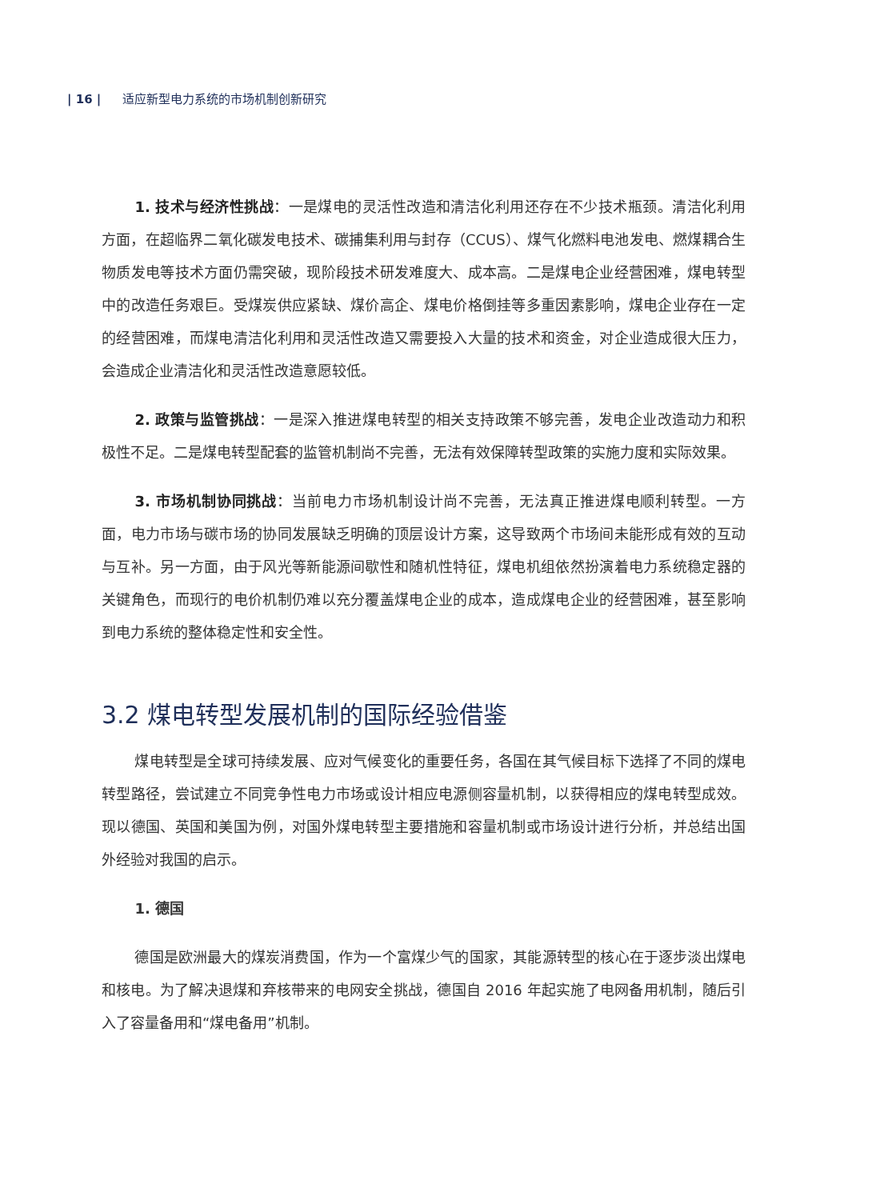| 16 | 适应新型电力系统的市场机制创新研究
1. 技术与经济性挑战：一是煤电的灵活性改造和清洁化利用还存在不少技术瓶颈。清洁化利用方面，在超临界二氧化碳发电技术、碳捕集利用与封存（CCUS）、煤气化燃料电池发电、燃煤耦合生物质发电等技术方面仍需突破，现阶段技术研发难度大、成本高。二是煤电企业经营困难，煤电转型中的改造任务艰巨。受煤炭供应紧缺、煤价高企、煤电价格倒挂等多重因素影响，煤电企业存在一定的经营困难，而煤电清洁化利用和灵活性改造又需要投入大量的技术和资金，对企业造成很大压力，会造成企业清洁化和灵活性改造意愿较低。
2. 政策与监管挑战：一是深入推进煤电转型的相关支持政策不够完善，发电企业改造动力和积极性不足。二是煤电转型配套的监管机制尚不完善，无法有效保障转型政策的实施力度和实际效果。
3. 市场机制协同挑战：当前电力市场机制设计尚不完善，无法真正推进煤电顺利转型。一方面，电力市场与碳市场的协同发展缺乏明确的顶层设计方案，这导致两个市场间未能形成有效的互动与互补。另一方面，由于风光等新能源间歇性和随机性特征，煤电机组依然扮演着电力系统稳定器的关键角色，而现行的电价机制仍难以充分覆盖煤电企业的成本，造成煤电企业的经营困难，甚至影响到电力系统的整体稳定性和安全性。
3.2 煤电转型发展机制的国际经验借鉴
煤电转型是全球可持续发展、应对气候变化的重要任务，各国在其气候目标下选择了不同的煤电转型路径，尝试建立不同竞争性电力市场或设计相应电源侧容量机制，以获得相应的煤电转型成效。现以德国、英国和美国为例，对国外煤电转型主要措施和容量机制或市场设计进行分析，并总结出国外经验对我国的启示。
1. 德国
德国是欧洲最大的煤炭消费国，作为一个富煤少气的国家，其能源转型的核心在于逐步淡出煤电和核电。为了解决退煤和弃核带来的电网安全挑战，德国自 2016 年起实施了电网备用机制，随后引入了容量备用和“煤电备用”机制。